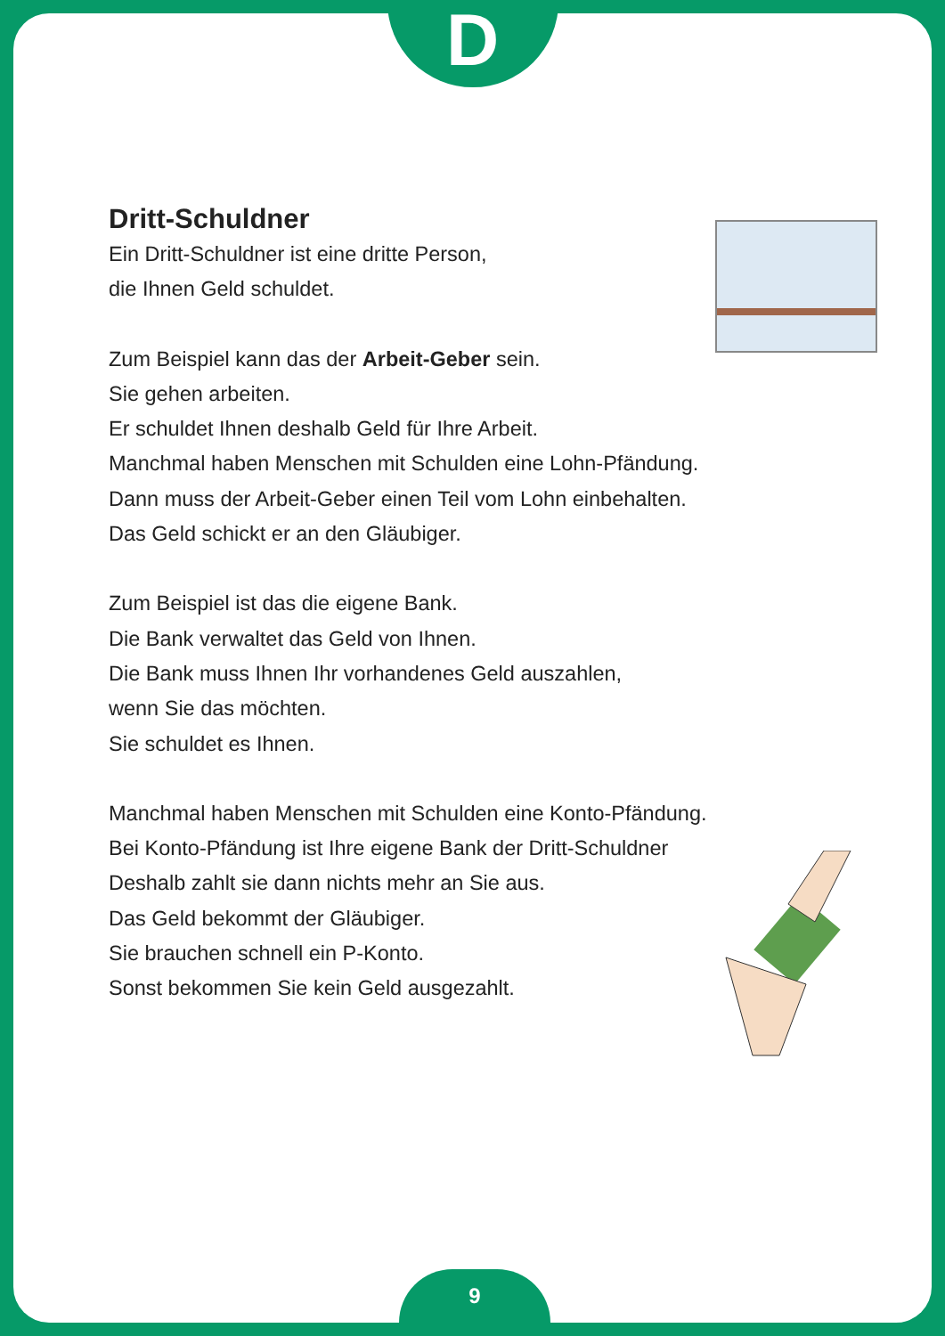D
Dritt-Schuldner
Ein Dritt-Schuldner ist eine dritte Person,
die Ihnen Geld schuldet.
Zum Beispiel kann das der Arbeit-Geber sein.
Sie gehen arbeiten.
Er schuldet Ihnen deshalb Geld für Ihre Arbeit.
Manchmal haben Menschen mit Schulden eine Lohn-Pfändung.
Dann muss der Arbeit-Geber einen Teil vom Lohn einbehalten.
Das Geld schickt er an den Gläubiger.
Zum Beispiel ist das die eigene Bank.
Die Bank verwaltet das Geld von Ihnen.
Die Bank muss Ihnen Ihr vorhandenes Geld auszahlen,
wenn Sie das möchten.
Sie schuldet es Ihnen.
Manchmal haben Menschen mit Schulden eine Konto-Pfändung.
Bei Konto-Pfändung ist Ihre eigene Bank der Dritt-Schuldner
Deshalb zahlt sie dann nichts mehr an Sie aus.
Das Geld bekommt der Gläubiger.
Sie brauchen schnell ein P-Konto.
Sonst bekommen Sie kein Geld ausgezahlt.
9